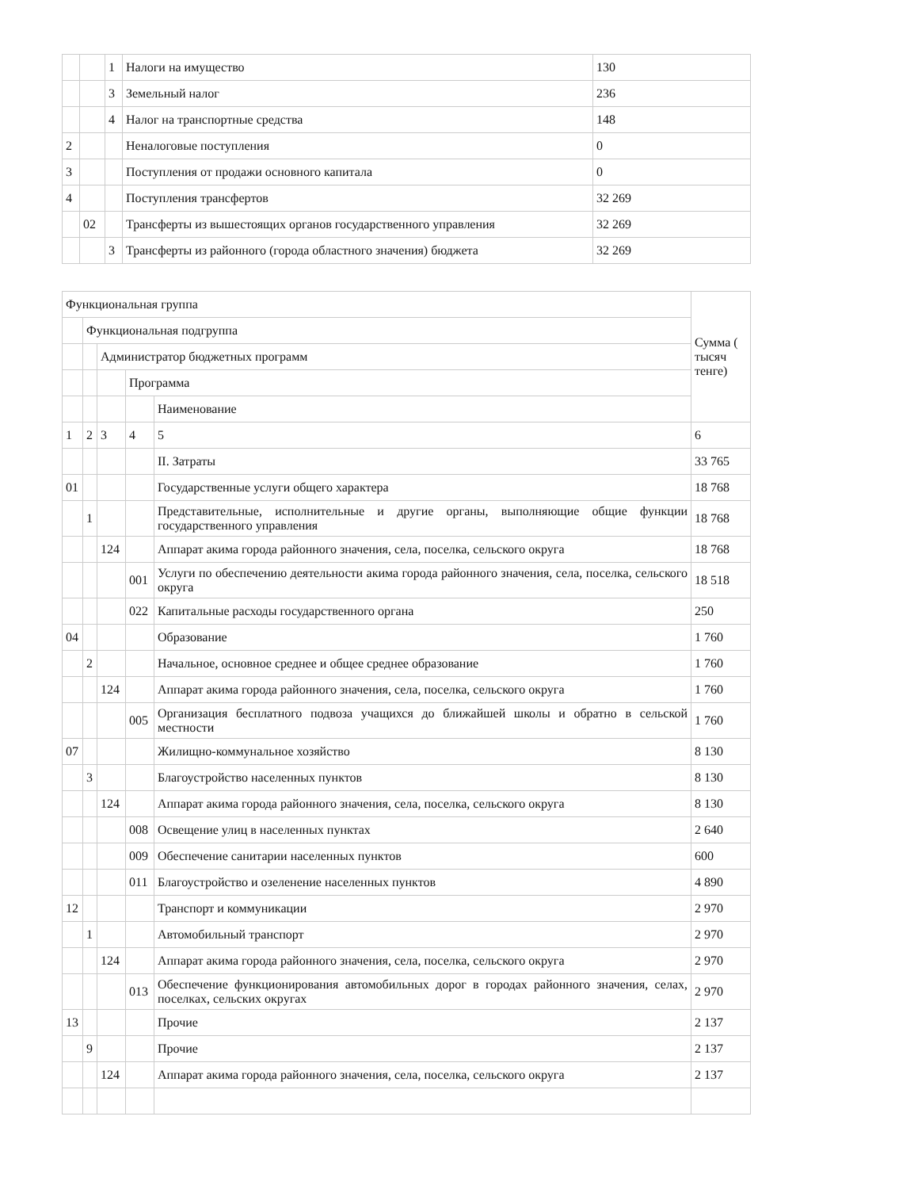| | | 1 | Налоги на имущество | 130 |
| | | 3 | Земельный налог | 236 |
| | | 4 | Налог на транспортные средства | 148 |
| 2 | | | Неналоговые поступления | 0 |
| 3 | | | Поступления от продажи основного капитала | 0 |
| 4 | | | Поступления трансфертов | 32 269 |
| | 02 | | Трансферты из вышестоящих органов государственного управления | 32 269 |
| | | 3 | Трансферты из районного (города областного значения) бюджета | 32 269 |
| Функциональная группа | | | | | Сумма ( тысяч тенге) |
| | Функциональная подгруппа | | | | |
| | | Администратор бюджетных программ | | | |
| | | | Программа | | |
| | | | | Наименование | |
| 1 | 2 | 3 | 4 | 5 | 6 |
| | | | | II. Затраты | 33 765 |
| 01 | | | | Государственные услуги общего характера | 18 768 |
| | 1 | | | Представительные, исполнительные и другие органы, выполняющие общие функции государственного управления | 18 768 |
| | | 124 | | Аппарат акима города районного значения, села, поселка, сельского округа | 18 768 |
| | | | 001 | Услуги по обеспечению деятельности акима города районного значения, села, поселка, сельского округа | 18 518 |
| | | | 022 | Капитальные расходы государственного органа | 250 |
| 04 | | | | Образование | 1 760 |
| | 2 | | | Начальное, основное среднее и общее среднее образование | 1 760 |
| | | 124 | | Аппарат акима города районного значения, села, поселка, сельского округа | 1 760 |
| | | | 005 | Организация бесплатного подвоза учащихся до ближайшей школы и обратно в сельской местности | 1 760 |
| 07 | | | | Жилищно-коммунальное хозяйство | 8 130 |
| | 3 | | | Благоустройство населенных пунктов | 8 130 |
| | | 124 | | Аппарат акима города районного значения, села, поселка, сельского округа | 8 130 |
| | | | 008 | Освещение улиц в населенных пунктах | 2 640 |
| | | | 009 | Обеспечение санитарии населенных пунктов | 600 |
| | | | 011 | Благоустройство и озеленение населенных пунктов | 4 890 |
| 12 | | | | Транспорт и коммуникации | 2 970 |
| | 1 | | | Автомобильный транспорт | 2 970 |
| | | 124 | | Аппарат акима города районного значения, села, поселка, сельского округа | 2 970 |
| | | | 013 | Обеспечение функционирования автомобильных дорог в городах районного значения, селах, поселках, сельских округах | 2 970 |
| 13 | | | | Прочие | 2 137 |
| | 9 | | | Прочие | 2 137 |
| | | 124 | | Аппарат акима города районного значения, села, поселка, сельского округа | 2 137 |